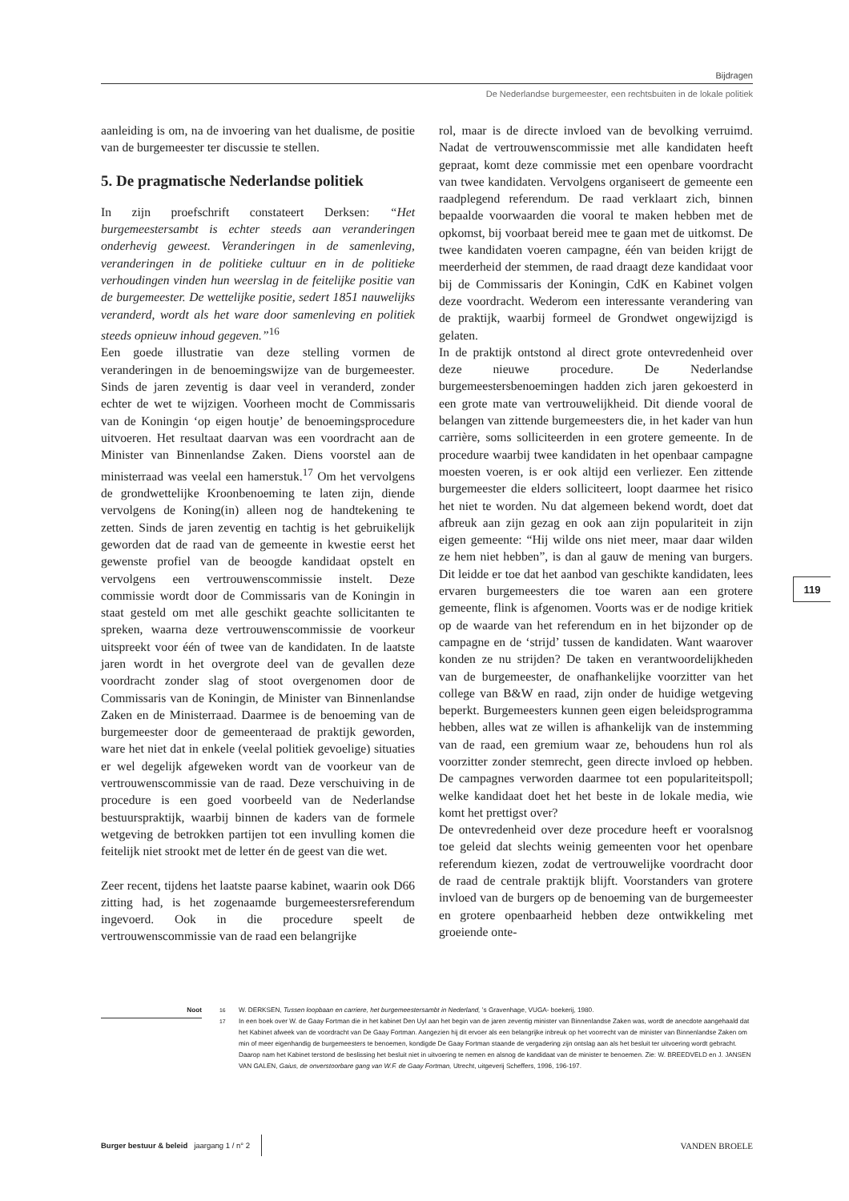Bijdragen
De Nederlandse burgemeester, een rechtsbuiten in de lokale politiek
aanleiding is om, na de invoering van het dualisme, de positie van de burgemeester ter discussie te stellen.
5. De pragmatische Nederlandse politiek
In zijn proefschrift constateert Derksen: “Het burgemeestersambt is echter steeds aan veranderingen onderhevig geweest. Veranderingen in de samenleving, veranderingen in de politieke cultuur en in de politieke verhoudingen vinden hun weerslag in de feitelijke positie van de burgemeester. De wettelijke positie, sedert 1851 nauwelijks veranderd, wordt als het ware door samenleving en politiek steeds opnieuw inhoud gegeven.”<sup>16</sup>
Een goede illustratie van deze stelling vormen de veranderingen in de benoemingswijze van de burgemeester. Sinds de jaren zeventig is daar veel in veranderd, zonder echter de wet te wijzigen. Voorheen mocht de Commissaris van de Koningin ‘op eigen houtje’ de benoemingsprocedure uitvoeren. Het resultaat daarvan was een voordracht aan de Minister van Binnenlandse Zaken. Diens voorstel aan de ministerraad was veelal een hamerstuk.<sup>17</sup> Om het vervolgens de grondwettelijke Kroonbenoeming te laten zijn, diende vervolgens de Koning(in) alleen nog de handtekening te zetten. Sinds de jaren zeventig en tachtig is het gebruikelijk geworden dat de raad van de gemeente in kwestie eerst het gewenste profiel van de beoogde kandidaat opstelt en vervolgens een vertrouwenscommissie instelt. Deze commissie wordt door de Commissaris van de Koningin in staat gesteld om met alle geschikt geachte sollicitanten te spreken, waarna deze vertrouwenscommissie de voorkeur uitspreekt voor één of twee van de kandidaten. In de laatste jaren wordt in het overgrote deel van de gevallen deze voordracht zonder slag of stoot overgenomen door de Commissaris van de Koningin, de Minister van Binnenlandse Zaken en de Ministerraad. Daarmee is de benoeming van de burgemeester door de gemeenteraad de praktijk geworden, ware het niet dat in enkele (veelal politiek gevoelige) situaties er wel degelijk afgeweken wordt van de voorkeur van de vertrouwenscommissie van de raad. Deze verschuiving in de procedure is een goed voorbeeld van de Nederlandse bestuurspraktijk, waarbij binnen de kaders van de formele wetgeving de betrokken partijen tot een invulling komen die feitelijk niet strookt met de letter én de geest van die wet.
Zeer recent, tijdens het laatste paarse kabinet, waarin ook D66 zitting had, is het zogenaamde burgemeestersreferendum ingevoerd. Ook in die procedure speelt de vertrouwenscommissie van de raad een belangrijke
rol, maar is de directe invloed van de bevolking verruimd. Nadat de vertrouwenscommissie met alle kandidaten heeft gepraat, komt deze commissie met een openbare voordracht van twee kandidaten. Vervolgens organiseert de gemeente een raadplegend referendum. De raad verklaart zich, binnen bepaalde voorwaarden die vooral te maken hebben met de opkomst, bij voorbaat bereid mee te gaan met de uitkomst. De twee kandidaten voeren campagne, één van beiden krijgt de meerderheid der stemmen, de raad draagt deze kandidaat voor bij de Commissaris der Koningin, CdK en Kabinet volgen deze voordracht. Wederom een interessante verandering van de praktijk, waarbij formeel de Grondwet ongewijzigd is gelaten.
In de praktijk ontstond al direct grote ontevredenheid over deze nieuwe procedure. De Nederlandse burgemeestersbenoemingen hadden zich jaren gekoesterd in een grote mate van vertrouwelijkheid. Dit diende vooral de belangen van zittende burgemeesters die, in het kader van hun carrière, soms solliciteerden in een grotere gemeente. In de procedure waarbij twee kandidaten in het openbaar campagne moesten voeren, is er ook altijd een verliezer. Een zittende burgemeester die elders solliciteert, loopt daarmee het risico het niet te worden. Nu dat algemeen bekend wordt, doet dat afbreuk aan zijn gezag en ook aan zijn populariteit in zijn eigen gemeente: “Hij wilde ons niet meer, maar daar wilden ze hem niet hebben”, is dan al gauw de mening van burgers. Dit leidde er toe dat het aanbod van geschikte kandidaten, lees ervaren burgemeesters die toe waren aan een grotere gemeente, flink is afgenomen. Voorts was er de nodige kritiek op de waarde van het referendum en in het bijzonder op de campagne en de ‘strijd’ tussen de kandidaten. Want waarover konden ze nu strijden? De taken en verantwoordelijkheden van de burgemeester, de onafhankelijke voorzitter van het college van B&W en raad, zijn onder de huidige wetgeving beperkt. Burgemeesters kunnen geen eigen beleidsprogramma hebben, alles wat ze willen is afhankelijk van de instemming van de raad, een gremium waar ze, behoudens hun rol als voorzitter zonder stemrecht, geen directe invloed op hebben. De campagnes verworden daarmee tot een populariteitspoll; welke kandidaat doet het het beste in de lokale media, wie komt het prettigst over?
De ontevredenheid over deze procedure heeft er vooralsnog toe geleid dat slechts weinig gemeenten voor het openbare referendum kiezen, zodat de vertrouwelijke voordracht door de raad de centrale praktijk blijft. Voorstanders van grotere invloed van de burgers op de benoeming van de burgemeester en grotere openbaarheid hebben deze ontwikkeling met groeiende onte-
119
Noot
<sup>16</sup> W. DERKSEN, Tussen loopbaan en carriere, het burgemeestersambt in Nederland, ’s Gravenhage, VUGA- boekerij, 1980.
<sup>17</sup> In een boek over W. de Gaay Fortman die in het kabinet Den Uyl aan het begin van de jaren zeventig minister van Binnenlandse Zaken was, wordt de anecdote aangehaald dat het Kabinet afweek van de voordracht van De Gaay Fortman. Aangezien hij dit ervoer als een belangrijke inbreuk op het voorrecht van de minister van Binnenlandse Zaken om min of meer eigenhandig de burgemeesters te benoemen, kondigde De Gaay Fortman staande de vergadering zijn ontslag aan als het besluit ter uitvoering wordt gebracht. Daarop nam het Kabinet terstond de beslissing het besluit niet in uitvoering te nemen en alsnog de kandidaat van de minister te benoemen. Zie: W. BREEDVELD en J. JANSEN VAN GALEN, Gaius, de onverstoorbare gang van W.F. de Gaay Fortman, Utrecht, uitgeverij Scheffers, 1996, 196-197.
Burger bestuur & beleid jaargang 1 / n° 2
VANDEN BROELE